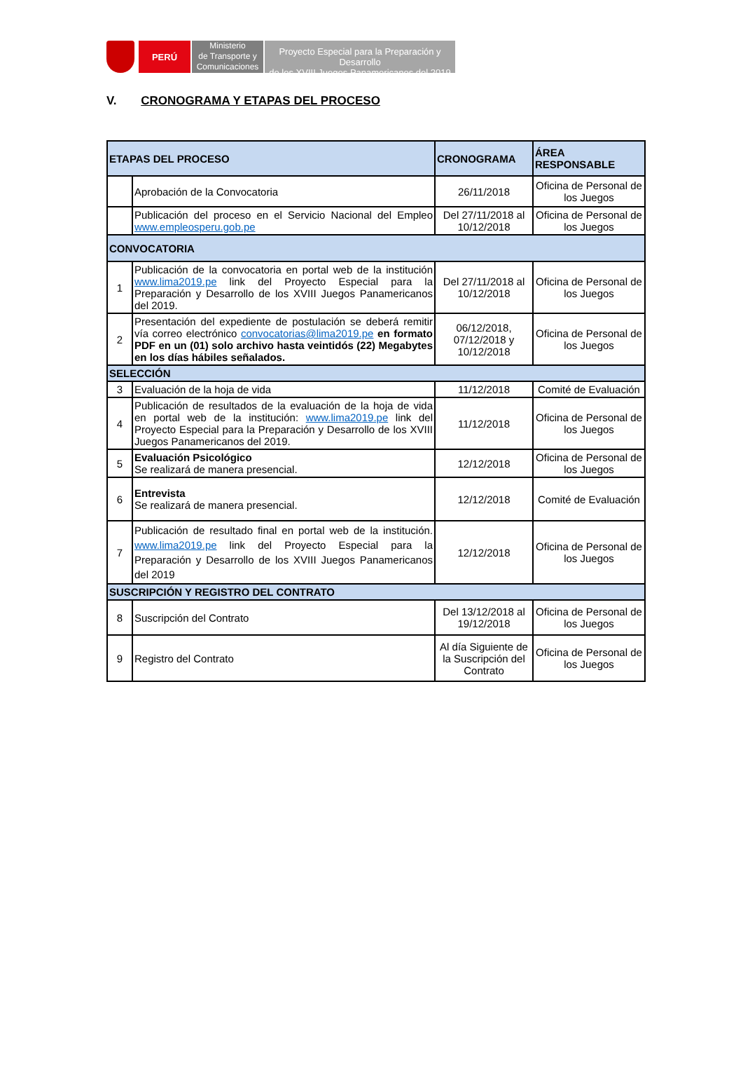PERÚ
Ministerio
de Transporte y
Comunicaciones
Proyecto Especial para la Preparación y Desarrollo
de los XVIII Juegos Panamericanos del 2019
V. CRONOGRAMA Y ETAPAS DEL PROCESO
| ETAPAS DEL PROCESO | | CRONOGRAMA | ÁREA RESPONSABLE |
| --- | --- | --- | --- |
| | Aprobación de la Convocatoria | 26/11/2018 | Oficina de Personal de los Juegos |
| | Publicación del proceso en el Servicio Nacional del Empleo www.empleosperu.gob.pe | Del 27/11/2018 al 10/12/2018 | Oficina de Personal de los Juegos |
| CONVOCATORIA | | | |
| 1 | Publicación de la convocatoria en portal web de la institución www.lima2019.pe link del Proyecto Especial para la Preparación y Desarrollo de los XVIII Juegos Panamericanos del 2019. | Del 27/11/2018 al 10/12/2018 | Oficina de Personal de los Juegos |
| 2 | Presentación del expediente de postulación se deberá remitir vía correo electrónico convocatorias@lima2019.pe en formato PDF en un (01) solo archivo hasta veintidós (22) Megabytes en los días hábiles señalados. | 06/12/2018, 07/12/2018 y 10/12/2018 | Oficina de Personal de los Juegos |
| SELECCIÓN | | | |
| 3 | Evaluación de la hoja de vida | 11/12/2018 | Comité de Evaluación |
| 4 | Publicación de resultados de la evaluación de la hoja de vida en portal web de la institución: www.lima2019.pe link del Proyecto Especial para la Preparación y Desarrollo de los XVIII Juegos Panamericanos del 2019. | 11/12/2018 | Oficina de Personal de los Juegos |
| 5 | Evaluación Psicológico Se realizará de manera presencial. | 12/12/2018 | Oficina de Personal de los Juegos |
| 6 | Entrevista Se realizará de manera presencial. | 12/12/2018 | Comité de Evaluación |
| 7 | Publicación de resultado final en portal web de la institución. www.lima2019.pe link del Proyecto Especial para la Preparación y Desarrollo de los XVIII Juegos Panamericanos del 2019 | 12/12/2018 | Oficina de Personal de los Juegos |
| SUSCRIPCIÓN Y REGISTRO DEL CONTRATO | | | |
| 8 | Suscripción del Contrato | Del 13/12/2018 al 19/12/2018 | Oficina de Personal de los Juegos |
| 9 | Registro del Contrato | Al día Siguiente de la Suscripción del Contrato | Oficina de Personal de los Juegos |